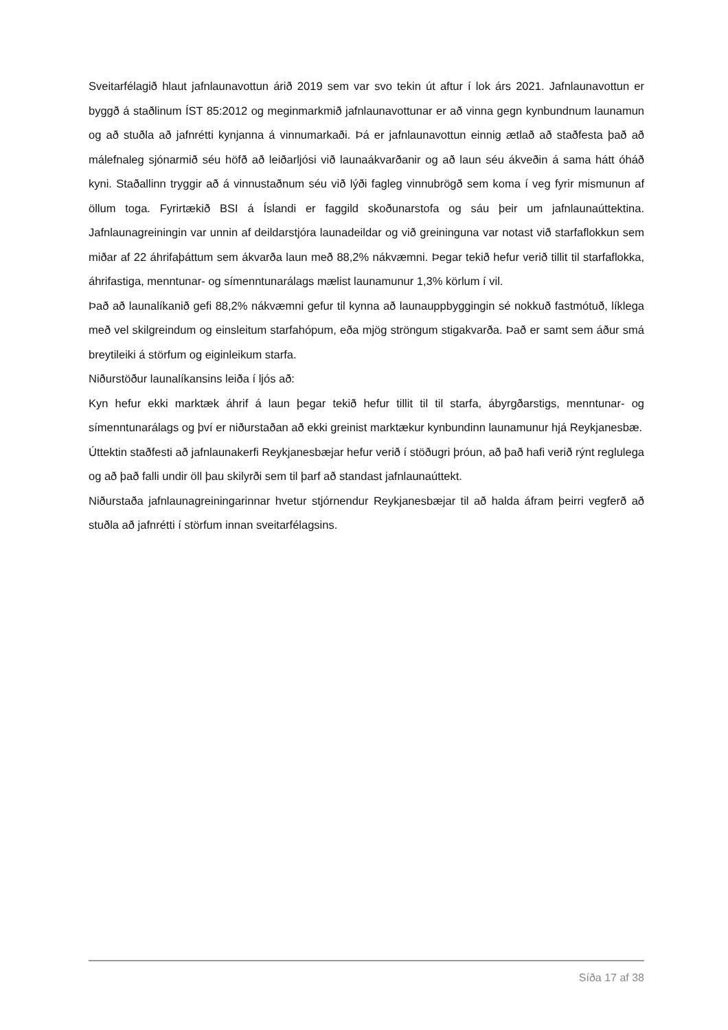Sveitarfélagið hlaut jafnlaunavottun árið 2019 sem var svo tekin út aftur í lok árs 2021. Jafnlaunavottun er byggð á staðlinum ÍST 85:2012 og meginmarkmið jafnlaunavottunar er að vinna gegn kynbundnum launamun og að stuðla að jafnrétti kynjanna á vinnumarkaði. Þá er jafnlaunavottun einnig ætlað að staðfesta það að málefnaleg sjónarmið séu höfð að leiðarljósi við launaákvarðanir og að laun séu ákveðin á sama hátt óháð kyni. Staðallinn tryggir að á vinnustaðnum séu við lýði fagleg vinnubrögð sem koma í veg fyrir mismunun af öllum toga. Fyrirtækið BSI á Íslandi er faggild skoðunarstofa og sáu þeir um jafnlaunaúttektina. Jafnlaunagreiningin var unnin af deildarstjóra launadeildar og við greininguna var notast við starfaflokkun sem miðar af 22 áhrifaþáttum sem ákvarða laun með 88,2% nákvæmni. Þegar tekið hefur verið tillit til starfaflokka, áhrifastiga, menntunar- og símenntunarálags mælist launamunur 1,3% körlum í vil.
Það að launalíkanið gefi 88,2% nákvæmni gefur til kynna að launauppbyggingin sé nokkuð fastmótuð, líklega með vel skilgreindum og einsleitum starfahópum, eða mjög ströngum stigakvarða. Það er samt sem áður smá breytileiki á störfum og eiginleikum starfa.
Niðurstöður launalíkansins leiða í ljós að:
Kyn hefur ekki marktæk áhrif á laun þegar tekið hefur tillit til til starfa, ábyrgðarstigs, menntunar- og símenntunarálags og því er niðurstaðan að ekki greinist marktækur kynbundinn launamunur hjá Reykjanesbæ.
Úttektin staðfesti að jafnlaunakerfi Reykjanesbæjar hefur verið í stöðugri þróun, að það hafi verið rýnt reglulega og að það falli undir öll þau skilyrði sem til þarf að standast jafnlaunaúttekt.
Niðurstaða jafnlaunagreiningarinnar hvetur stjórnendur Reykjanesbæjar til að halda áfram þeirri vegferð að stuðla að jafnrétti í störfum innan sveitarfélagsins.
Síða 17 af 38